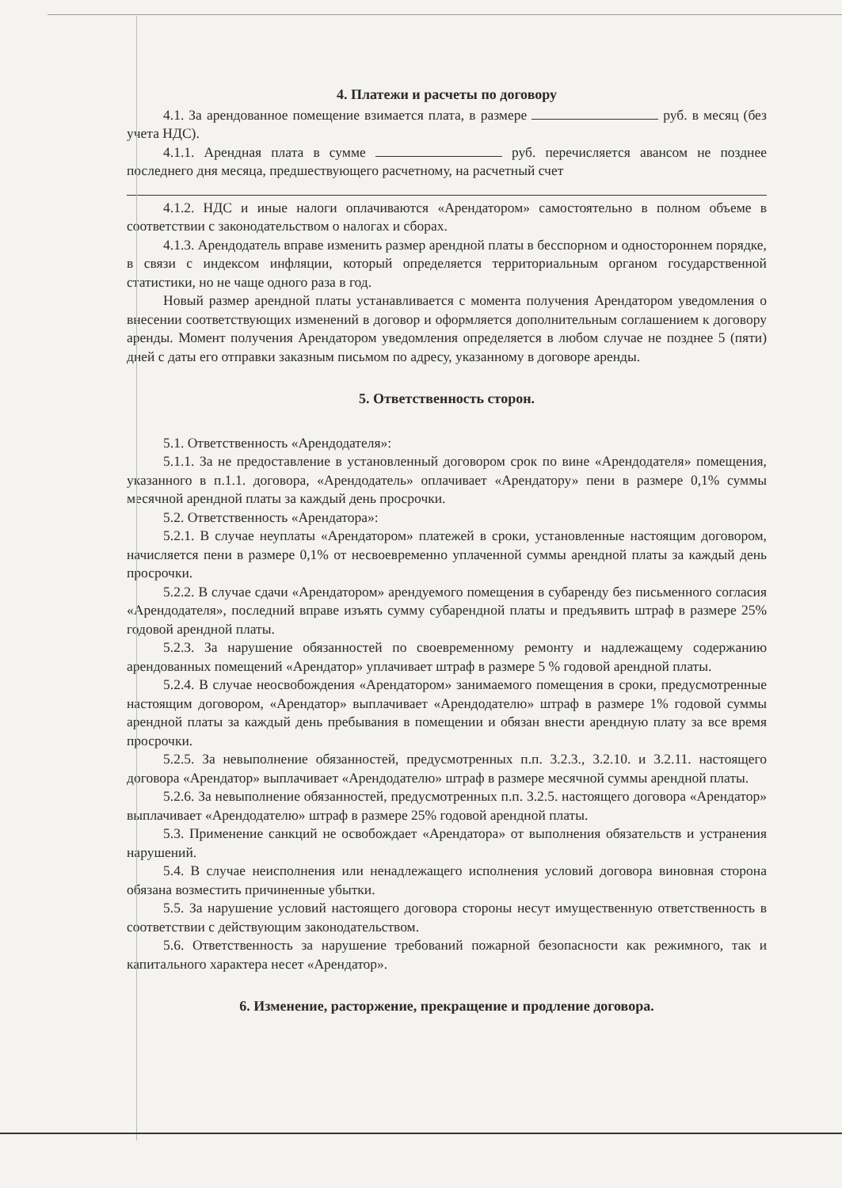4. Платежи и расчеты по договору
4.1. За арендованное помещение взимается плата, в размере руб. в месяц (без учета НДС).
4.1.1. Арендная плата в сумме руб. перечисляется авансом не позднее последнего дня месяца, предшествующего расчетному, на расчетный счет
4.1.2. НДС и иные налоги оплачиваются «Арендатором» самостоятельно в полном объеме в соответствии с законодательством о налогах и сборах.
4.1.3. Арендодатель вправе изменить размер арендной платы в бесспорном и одностороннем порядке, в связи с индексом инфляции, который определяется территориальным органом государственной статистики, но не чаще одного раза в год.
Новый размер арендной платы устанавливается с момента получения Арендатором уведомления о внесении соответствующих изменений в договор и оформляется дополнительным соглашением к договору аренды. Момент получения Арендатором уведомления определяется в любом случае не позднее 5 (пяти) дней с даты его отправки заказным письмом по адресу, указанному в договоре аренды.
5. Ответственность сторон.
5.1. Ответственность «Арендодателя»:
5.1.1. За не предоставление в установленный договором срок по вине «Арендодателя» помещения, указанного в п.1.1. договора, «Арендодатель» оплачивает «Арендатору» пени в размере 0,1% суммы месячной арендной платы за каждый день просрочки.
5.2. Ответственность «Арендатора»:
5.2.1. В случае неуплаты «Арендатором» платежей в сроки, установленные настоящим договором, начисляется пени в размере 0,1% от несвоевременно уплаченной суммы арендной платы за каждый день просрочки.
5.2.2. В случае сдачи «Арендатором» арендуемого помещения в субаренду без письменного согласия «Арендодателя», последний вправе изъять сумму субарендной платы и предъявить штраф в размере 25% годовой арендной платы.
5.2.3. За нарушение обязанностей по своевременному ремонту и надлежащему содержанию арендованных помещений «Арендатор» уплачивает штраф в размере 5 % годовой арендной платы.
5.2.4. В случае неосвобождения «Арендатором» занимаемого помещения в сроки, предусмотренные настоящим договором, «Арендатор» выплачивает «Арендодателю» штраф в размере 1% годовой суммы арендной платы за каждый день пребывания в помещении и обязан внести арендную плату за все время просрочки.
5.2.5. За невыполнение обязанностей, предусмотренных п.п. 3.2.3., 3.2.10. и 3.2.11. настоящего договора «Арендатор» выплачивает «Арендодателю» штраф в размере месячной суммы арендной платы.
5.2.6. За невыполнение обязанностей, предусмотренных п.п. 3.2.5. настоящего договора «Арендатор» выплачивает «Арендодателю» штраф в размере 25% годовой арендной платы.
5.3. Применение санкций не освобождает «Арендатора» от выполнения обязательств и устранения нарушений.
5.4. В случае неисполнения или ненадлежащего исполнения условий договора виновная сторона обязана возместить причиненные убытки.
5.5. За нарушение условий настоящего договора стороны несут имущественную ответственность в соответствии с действующим законодательством.
5.6. Ответственность за нарушение требований пожарной безопасности как режимного, так и капитального характера несет «Арендатор».
6. Изменение, расторжение, прекращение и продление договора.